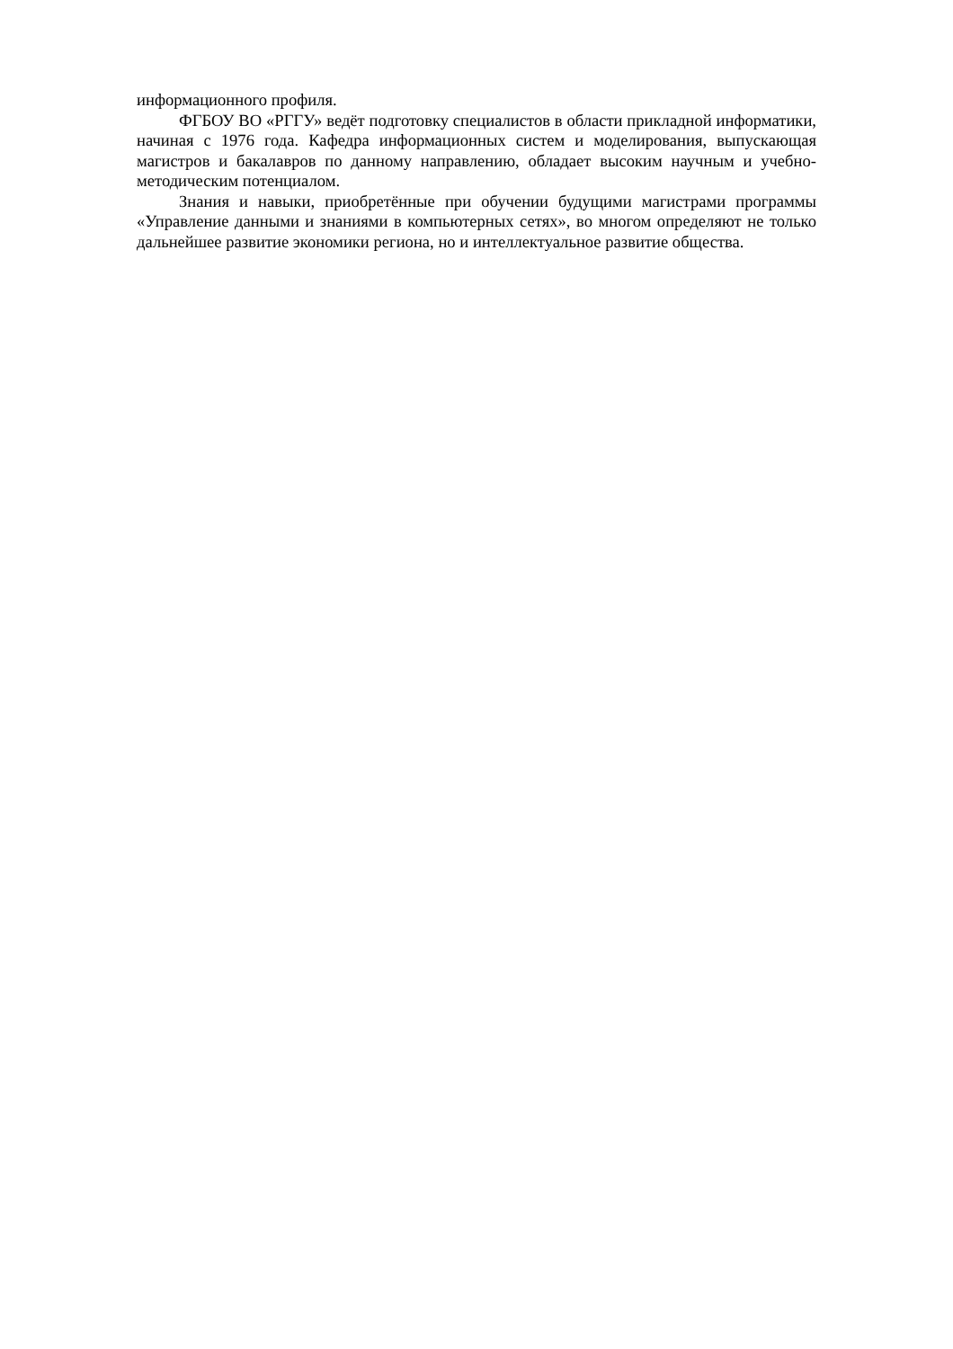информационного профиля.
ФГБОУ ВО «РГГУ» ведёт подготовку специалистов в области прикладной информатики, начиная с 1976 года. Кафедра информационных систем и моделирования, выпускающая магистров и бакалавров по данному направлению, обладает высоким научным и учебно-методическим потенциалом.
Знания и навыки, приобретённые при обучении будущими магистрами программы «Управление данными и знаниями в компьютерных сетях», во многом определяют не только дальнейшее развитие экономики региона, но и интеллектуальное развитие общества.